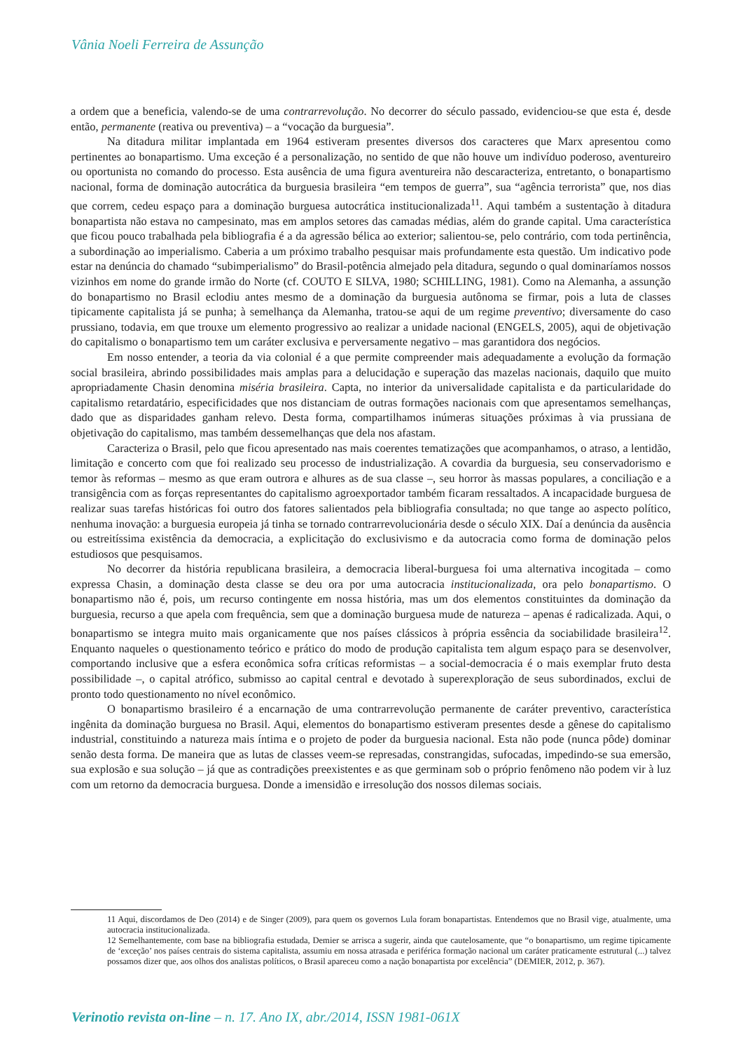Vânia Noeli Ferreira de Assunção
a ordem que a beneficia, valendo-se de uma contrarrevolução. No decorrer do século passado, evidenciou-se que esta é, desde então, permanente (reativa ou preventiva) – a “vocação da burguesia”.
Na ditadura militar implantada em 1964 estiveram presentes diversos dos caracteres que Marx apresentou como pertinentes ao bonapartismo. Uma exceção é a personalização, no sentido de que não houve um indivíduo poderoso, aventureiro ou oportunista no comando do processo. Esta ausência de uma figura aventureira não descaracteriza, entretanto, o bonapartismo nacional, forma de dominação autocrática da burguesia brasileira “em tempos de guerra”, sua “agência terrorista” que, nos dias que correm, cedeu espaço para a dominação burguesa autocrática institucionalizada<sup>11</sup>. Aqui também a sustentação à ditadura bonapartista não estava no campesinato, mas em amplos setores das camadas médias, além do grande capital. Uma característica que ficou pouco trabalhada pela bibliografia é a da agressão bélica ao exterior; salientou-se, pelo contrário, com toda pertinência, a subordinação ao imperialismo. Caberia a um próximo trabalho pesquisar mais profundamente esta questão. Um indicativo pode estar na denúncia do chamado “subimperialismo” do Brasil-potência almejado pela ditadura, segundo o qual dominaríamos nossos vizinhos em nome do grande irmão do Norte (cf. COUTO E SILVA, 1980; SCHILLING, 1981). Como na Alemanha, a assunção do bonapartismo no Brasil eclodiu antes mesmo de a dominação da burguesia autônoma se firmar, pois a luta de classes tipicamente capitalista já se punha; à semelhança da Alemanha, tratou-se aqui de um regime preventivo; diversamente do caso prussiano, todavia, em que trouxe um elemento progressivo ao realizar a unidade nacional (ENGELS, 2005), aqui de objetivação do capitalismo o bonapartismo tem um caráter exclusiva e perversamente negativo – mas garantidora dos negócios.
Em nosso entender, a teoria da via colonial é a que permite compreender mais adequadamente a evolução da formação social brasileira, abrindo possibilidades mais amplas para a delucidação e superação das mazelas nacionais, daquilo que muito apropriadamente Chasin denomina miséria brasileira. Capta, no interior da universalidade capitalista e da particularidade do capitalismo retardatário, especificidades que nos distanciam de outras formações nacionais com que apresentamos semelhanças, dado que as disparidades ganham relevo. Desta forma, compartilhamos inúmeras situações próximas à via prussiana de objetivação do capitalismo, mas também dessemelhanças que dela nos afastam.
Caracteriza o Brasil, pelo que ficou apresentado nas mais coerentes tematizações que acompanhamos, o atraso, a lentidão, limitação e concerto com que foi realizado seu processo de industrialização. A covardia da burguesia, seu conservadorismo e temor às reformas – mesmo as que eram outrora e alhures as de sua classe –, seu horror às massas populares, a conciliação e a transigência com as forças representantes do capitalismo agroexportador também ficaram ressaltados. A incapacidade burguesa de realizar suas tarefas históricas foi outro dos fatores salientados pela bibliografia consultada; no que tange ao aspecto político, nenhuma inovação: a burguesia europeia já tinha se tornado contrarrevolucionária desde o século XIX. Daí a denúncia da ausência ou estreitíssima existência da democracia, a explicitação do exclusivismo e da autocracia como forma de dominação pelos estudiosos que pesquisamos.
No decorrer da história republicana brasileira, a democracia liberal-burguesa foi uma alternativa incogitada – como expressa Chasin, a dominação desta classe se deu ora por uma autocracia institucionalizada, ora pelo bonapartismo. O bonapartismo não é, pois, um recurso contingente em nossa história, mas um dos elementos constituintes da dominação da burguesia, recurso a que apela com frequência, sem que a dominação burguesa mude de natureza – apenas é radicalizada. Aqui, o bonapartismo se integra muito mais organicamente que nos países clássicos à própria essência da sociabilidade brasileira<sup>12</sup>. Enquanto naqueles o questionamento teórico e prático do modo de produção capitalista tem algum espaço para se desenvolver, comportando inclusive que a esfera econômica sofra críticas reformistas – a social-democracia é o mais exemplar fruto desta possibilidade –, o capital atrófico, submisso ao capital central e devotado à superexploração de seus subordinados, exclui de pronto todo questionamento no nível econômico.
O bonapartismo brasileiro é a encarnação de uma contrarrevolução permanente de caráter preventivo, característica ingênita da dominação burguesa no Brasil. Aqui, elementos do bonapartismo estiveram presentes desde a gênese do capitalismo industrial, constituindo a natureza mais íntima e o projeto de poder da burguesia nacional. Esta não pode (nunca pôde) dominar senão desta forma. De maneira que as lutas de classes veem-se represadas, constrangidas, sufocadas, impedindo-se sua emersão, sua explosão e sua solução – já que as contradições preexistentes e as que germinam sob o próprio fenômeno não podem vir à luz com um retorno da democracia burguesa. Donde a imensidão e irresolução dos nossos dilemas sociais.
11 Aqui, discordamos de Deo (2014) e de Singer (2009), para quem os governos Lula foram bonapartistas. Entendemos que no Brasil vige, atualmente, uma autocracia institucionalizada.
12 Semelhantemente, com base na bibliografia estudada, Demier se arrisca a sugerir, ainda que cautelosamente, que “o bonapartismo, um regime tipicamente de ‘exceção’ nos países centrais do sistema capitalista, assumiu em nossa atrasada e periférica formação nacional um caráter praticamente estrutural (...) talvez possamos dizer que, aos olhos dos analistas políticos, o Brasil apareceu como a nação bonapartista por excelência” (DEMIER, 2012, p. 367).
Verinotio revista on-line – n. 17. Ano IX, abr./2014, ISSN 1981-061X